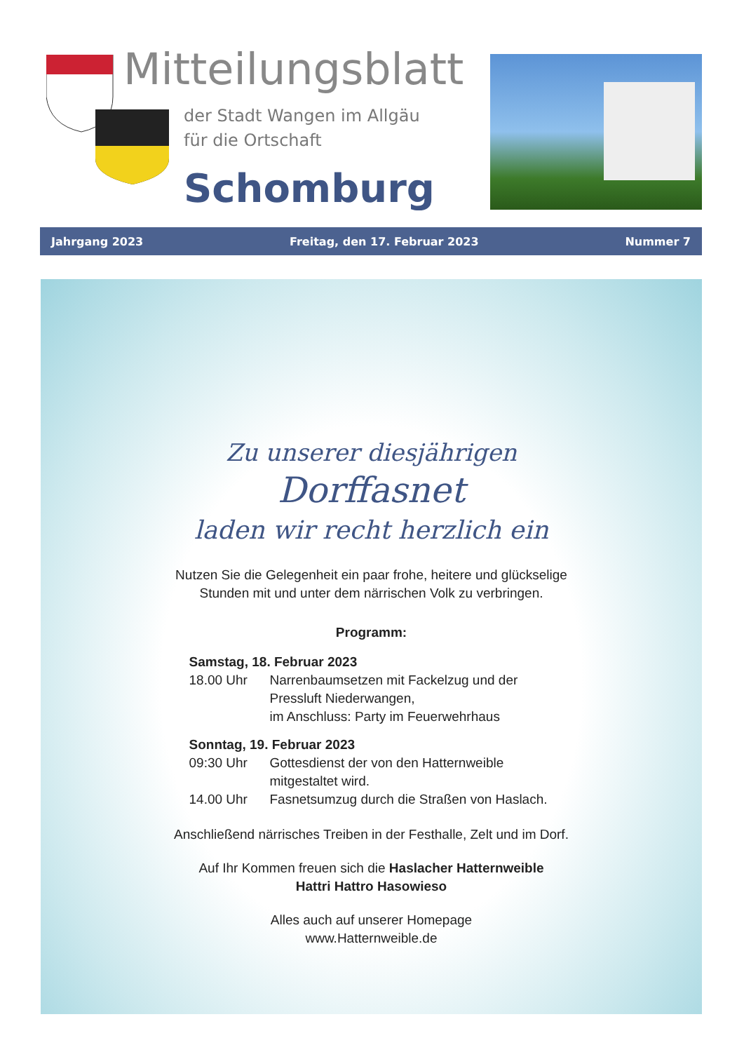Mitteilungsblatt
der Stadt Wangen im Allgäu
für die Ortschaft
Schomburg
Jahrgang 2023 Freitag, den 17. Februar 2023 Nummer 7
Zu unserer diesjährigen
Dorffasnet
laden wir recht herzlich ein
Nutzen Sie die Gelegenheit ein paar frohe, heitere und glückselige
Stunden mit und unter dem närrischen Volk zu verbringen.
Programm:
Samstag, 18. Februar 2023
18.00 Uhr Narrenbaumsetzen mit Fackelzug und der Pressluft Niederwangen,
im Anschluss: Party im Feuerwehrhaus
Sonntag, 19. Februar 2023
09:30 Uhr Gottesdienst der von den Hatternweible mitgestaltet wird.
14.00 Uhr Fasnetsumzug durch die Straßen von Haslach.
Anschließend närrisches Treiben in der Festhalle, Zelt und im Dorf.
Auf Ihr Kommen freuen sich die Haslacher Hatternweible
Hattri Hattro Hasowieso
Alles auch auf unserer Homepage
www.Hatternweible.de